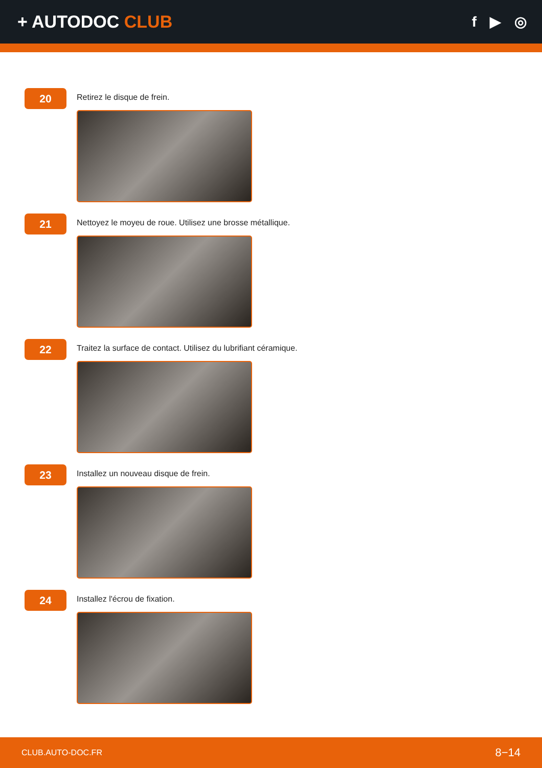+ AUTODOC CLUB
f ▶ ◎
20
Retirez le disque de frein.
21
Nettoyez le moyeu de roue. Utilisez une brosse métallique.
22
Traitez la surface de contact. Utilisez du lubrifiant céramique.
23
Installez un nouveau disque de frein.
24
Installez l'écrou de fixation.
CLUB.AUTO-DOC.FR 8−14